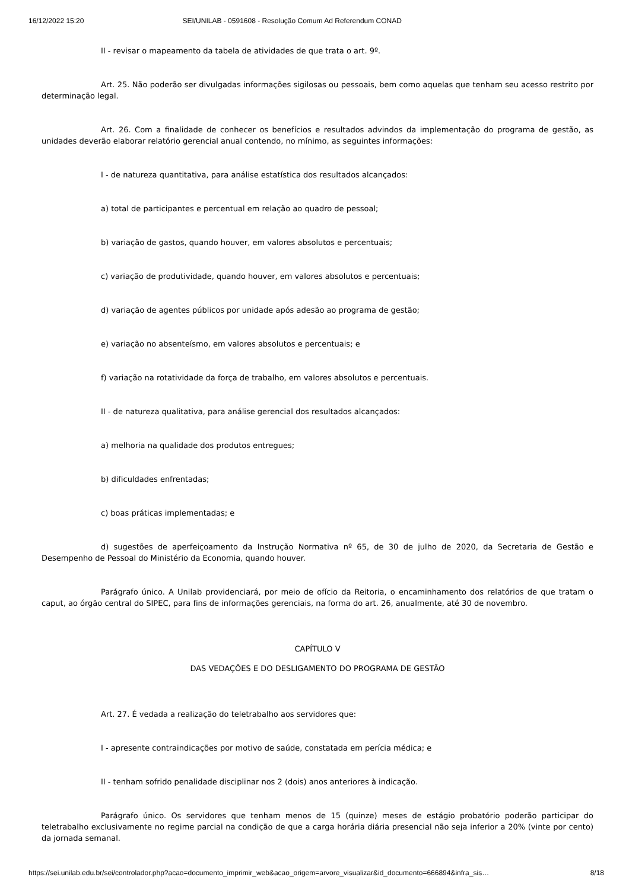16/12/2022 15:20 SEI/UNILAB - 0591608 - Resolução Comum Ad Referendum CONAD
II - revisar o mapeamento da tabela de atividades de que trata o art. 9º.
Art. 25. Não poderão ser divulgadas informações sigilosas ou pessoais, bem como aquelas que tenham seu acesso restrito por determinação legal.
Art. 26. Com a finalidade de conhecer os benefícios e resultados advindos da implementação do programa de gestão, as unidades deverão elaborar relatório gerencial anual contendo, no mínimo, as seguintes informações:
I - de natureza quantitativa, para análise estatística dos resultados alcançados:
a) total de participantes e percentual em relação ao quadro de pessoal;
b) variação de gastos, quando houver, em valores absolutos e percentuais;
c) variação de produtividade, quando houver, em valores absolutos e percentuais;
d) variação de agentes públicos por unidade após adesão ao programa de gestão;
e) variação no absenteísmo, em valores absolutos e percentuais; e
f) variação na rotatividade da força de trabalho, em valores absolutos e percentuais.
II - de natureza qualitativa, para análise gerencial dos resultados alcançados:
a) melhoria na qualidade dos produtos entregues;
b) dificuldades enfrentadas;
c) boas práticas implementadas; e
d) sugestões de aperfeiçoamento da Instrução Normativa nº 65, de 30 de julho de 2020, da Secretaria de Gestão e Desempenho de Pessoal do Ministério da Economia, quando houver.
Parágrafo único. A Unilab providenciará, por meio de ofício da Reitoria, o encaminhamento dos relatórios de que tratam o caput, ao órgão central do SIPEC, para fins de informações gerenciais, na forma do art. 26, anualmente, até 30 de novembro.
CAPÍTULO V
DAS VEDAÇÕES E DO DESLIGAMENTO DO PROGRAMA DE GESTÃO
Art. 27. É vedada a realização do teletrabalho aos servidores que:
I - apresente contraindicações por motivo de saúde, constatada em perícia médica; e
II - tenham sofrido penalidade disciplinar nos 2 (dois) anos anteriores à indicação.
Parágrafo único. Os servidores que tenham menos de 15 (quinze) meses de estágio probatório poderão participar do teletrabalho exclusivamente no regime parcial na condição de que a carga horária diária presencial não seja inferior a 20% (vinte por cento) da jornada semanal.
https://sei.unilab.edu.br/sei/controlador.php?acao=documento_imprimir_web&acao_origem=arvore_visualizar&id_documento=666894&infra_sis… 8/18